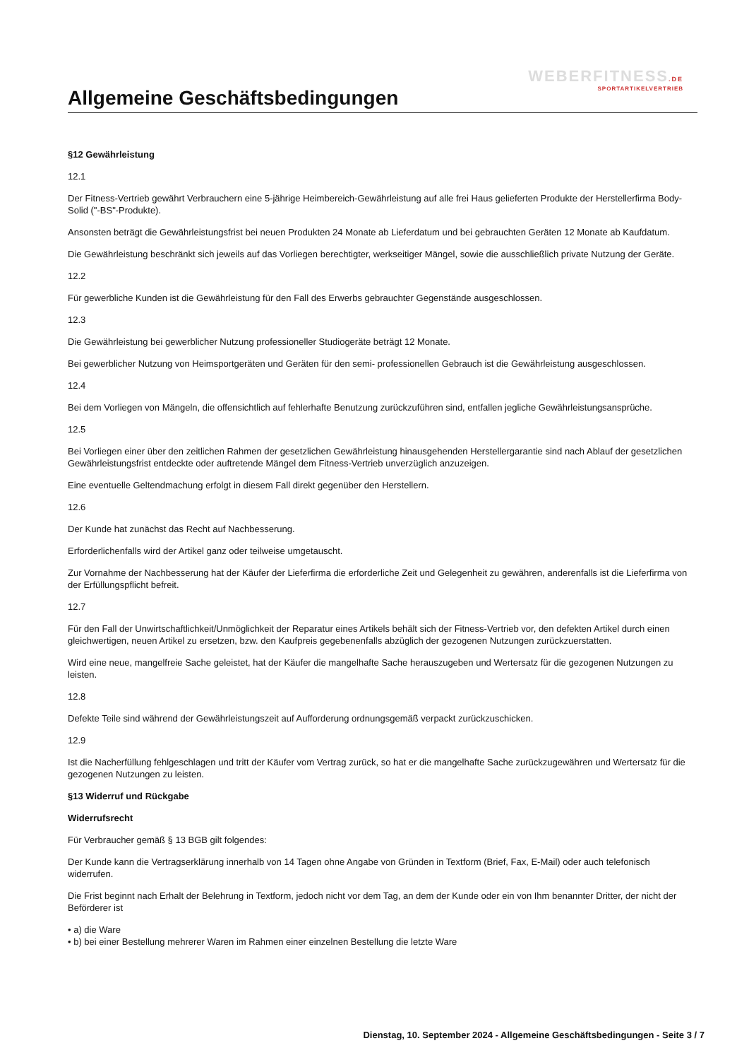WEBERFITNESS.DE
SPORTARTIKELVERTRIEB
Allgemeine Geschäftsbedingungen
§12 Gewährleistung
12.1
Der Fitness-Vertrieb gewährt Verbrauchern eine 5-jährige Heimbereich-Gewährleistung auf alle frei Haus gelieferten Produkte der Herstellerfirma Body-Solid ("-BS"-Produkte).
Ansonsten beträgt die Gewährleistungsfrist bei neuen Produkten 24 Monate ab Lieferdatum und bei gebrauchten Geräten 12 Monate ab Kaufdatum.
Die Gewährleistung beschränkt sich jeweils auf das Vorliegen berechtigter, werkseitiger Mängel, sowie die ausschließlich private Nutzung der Geräte.
12.2
Für gewerbliche Kunden ist die Gewährleistung für den Fall des Erwerbs gebrauchter Gegenstände ausgeschlossen.
12.3
Die Gewährleistung bei gewerblicher Nutzung professioneller Studiogeräte beträgt 12 Monate.
Bei gewerblicher Nutzung von Heimsportgeräten und Geräten für den semi- professionellen Gebrauch ist die Gewährleistung ausgeschlossen.
12.4
Bei dem Vorliegen von Mängeln, die offensichtlich auf fehlerhafte Benutzung zurückzuführen sind, entfallen jegliche Gewährleistungsansprüche.
12.5
Bei Vorliegen einer über den zeitlichen Rahmen der gesetzlichen Gewährleistung hinausgehenden Herstellergarantie sind nach Ablauf der gesetzlichen Gewährleistungsfrist entdeckte oder auftretende Mängel dem Fitness-Vertrieb unverzüglich anzuzeigen.
Eine eventuelle Geltendmachung erfolgt in diesem Fall direkt gegenüber den Herstellern.
12.6
Der Kunde hat zunächst das Recht auf Nachbesserung.
Erforderlichenfalls wird der Artikel ganz oder teilweise umgetauscht.
Zur Vornahme der Nachbesserung hat der Käufer der Lieferfirma die erforderliche Zeit und Gelegenheit zu gewähren, anderenfalls ist die Lieferfirma von der Erfüllungspflicht befreit.
12.7
Für den Fall der Unwirtschaftlichkeit/Unmöglichkeit der Reparatur eines Artikels behält sich der Fitness-Vertrieb vor, den defekten Artikel durch einen gleichwertigen, neuen Artikel zu ersetzen, bzw. den Kaufpreis gegebenenfalls abzüglich der gezogenen Nutzungen zurückzuerstatten.
Wird eine neue, mangelfreie Sache geleistet, hat der Käufer die mangelhafte Sache herauszugeben und Wertersatz für die gezogenen Nutzungen zu leisten.
12.8
Defekte Teile sind während der Gewährleistungszeit auf Aufforderung ordnungsgemäß verpackt zurückzuschicken.
12.9
Ist die Nacherfüllung fehlgeschlagen und tritt der Käufer vom Vertrag zurück, so hat er die mangelhafte Sache zurückzugewähren und Wertersatz für die gezogenen Nutzungen zu leisten.
§13 Widerruf und Rückgabe
Widerrufsrecht
Für Verbraucher gemäß § 13 BGB gilt folgendes:
Der Kunde kann die Vertragserklärung innerhalb von 14 Tagen ohne Angabe von Gründen in Textform (Brief, Fax, E-Mail) oder auch telefonisch widerrufen.
Die Frist beginnt nach Erhalt der Belehrung in Textform, jedoch nicht vor dem Tag, an dem der Kunde oder ein von Ihm benannter Dritter, der nicht der Beförderer ist
• a) die Ware
• b) bei einer Bestellung mehrerer Waren im Rahmen einer einzelnen Bestellung die letzte Ware
Dienstag, 10. September 2024 - Allgemeine Geschäftsbedingungen - Seite 3 / 7